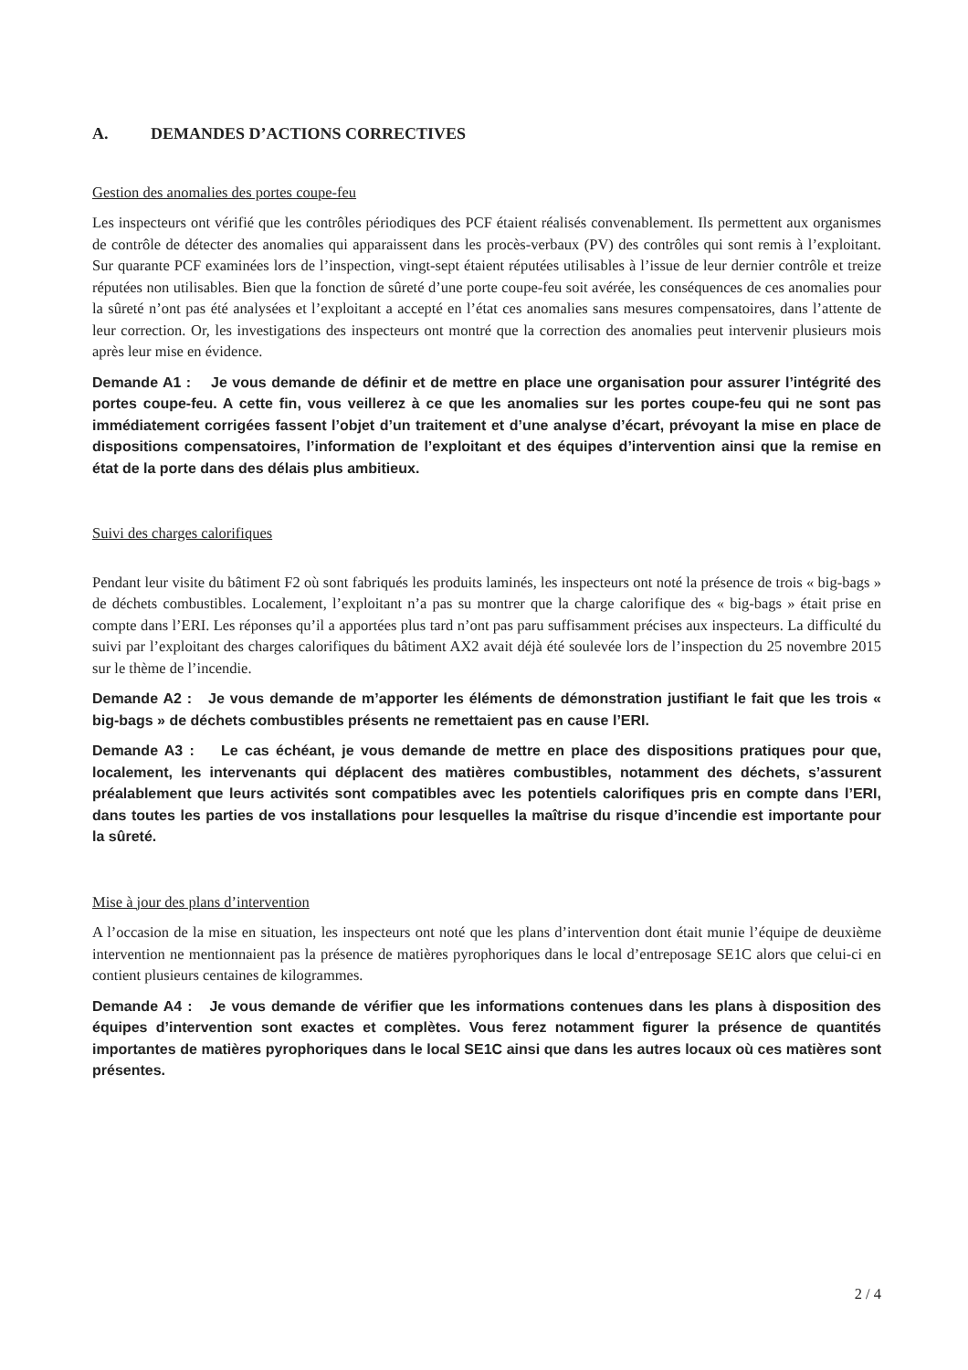A. DEMANDES D’ACTIONS CORRECTIVES
Gestion des anomalies des portes coupe-feu
Les inspecteurs ont vérifié que les contrôles périodiques des PCF étaient réalisés convenablement. Ils permettent aux organismes de contrôle de détecter des anomalies qui apparaissent dans les procès-verbaux (PV) des contrôles qui sont remis à l’exploitant. Sur quarante PCF examinées lors de l’inspection, vingt-sept étaient réputées utilisables à l’issue de leur dernier contrôle et treize réputées non utilisables. Bien que la fonction de sûreté d’une porte coupe-feu soit avérée, les conséquences de ces anomalies pour la sûreté n’ont pas été analysées et l’exploitant a accepté en l’état ces anomalies sans mesures compensatoires, dans l’attente de leur correction. Or, les investigations des inspecteurs ont montré que la correction des anomalies peut intervenir plusieurs mois après leur mise en évidence.
Demande A1 : Je vous demande de définir et de mettre en place une organisation pour assurer l’intégrité des portes coupe-feu. A cette fin, vous veillerez à ce que les anomalies sur les portes coupe-feu qui ne sont pas immédiatement corrigées fassent l’objet d’un traitement et d’une analyse d’écart, prévoyant la mise en place de dispositions compensatoires, l’information de l’exploitant et des équipes d’intervention ainsi que la remise en état de la porte dans des délais plus ambitieux.
Suivi des charges calorifiques
Pendant leur visite du bâtiment F2 où sont fabriqués les produits laminés, les inspecteurs ont noté la présence de trois « big-bags » de déchets combustibles. Localement, l’exploitant n’a pas su montrer que la charge calorifique des « big-bags » était prise en compte dans l’ERI. Les réponses qu’il a apportées plus tard n’ont pas paru suffisamment précises aux inspecteurs. La difficulté du suivi par l’exploitant des charges calorifiques du bâtiment AX2 avait déjà été soulevée lors de l’inspection du 25 novembre 2015 sur le thème de l’incendie.
Demande A2 : Je vous demande de m’apporter les éléments de démonstration justifiant le fait que les trois « big-bags » de déchets combustibles présents ne remettaient pas en cause l’ERI.
Demande A3 : Le cas échéant, je vous demande de mettre en place des dispositions pratiques pour que, localement, les intervenants qui déplacent des matières combustibles, notamment des déchets, s’assurent préalablement que leurs activités sont compatibles avec les potentiels calorifiques pris en compte dans l’ERI, dans toutes les parties de vos installations pour lesquelles la maîtrise du risque d’incendie est importante pour la sûreté.
Mise à jour des plans d’intervention
A l’occasion de la mise en situation, les inspecteurs ont noté que les plans d’intervention dont était munie l’équipe de deuxième intervention ne mentionnaient pas la présence de matières pyrophoriques dans le local d’entreposage SE1C alors que celui-ci en contient plusieurs centaines de kilogrammes.
Demande A4 : Je vous demande de vérifier que les informations contenues dans les plans à disposition des équipes d’intervention sont exactes et complètes. Vous ferez notamment figurer la présence de quantités importantes de matières pyrophoriques dans le local SE1C ainsi que dans les autres locaux où ces matières sont présentes.
2 / 4